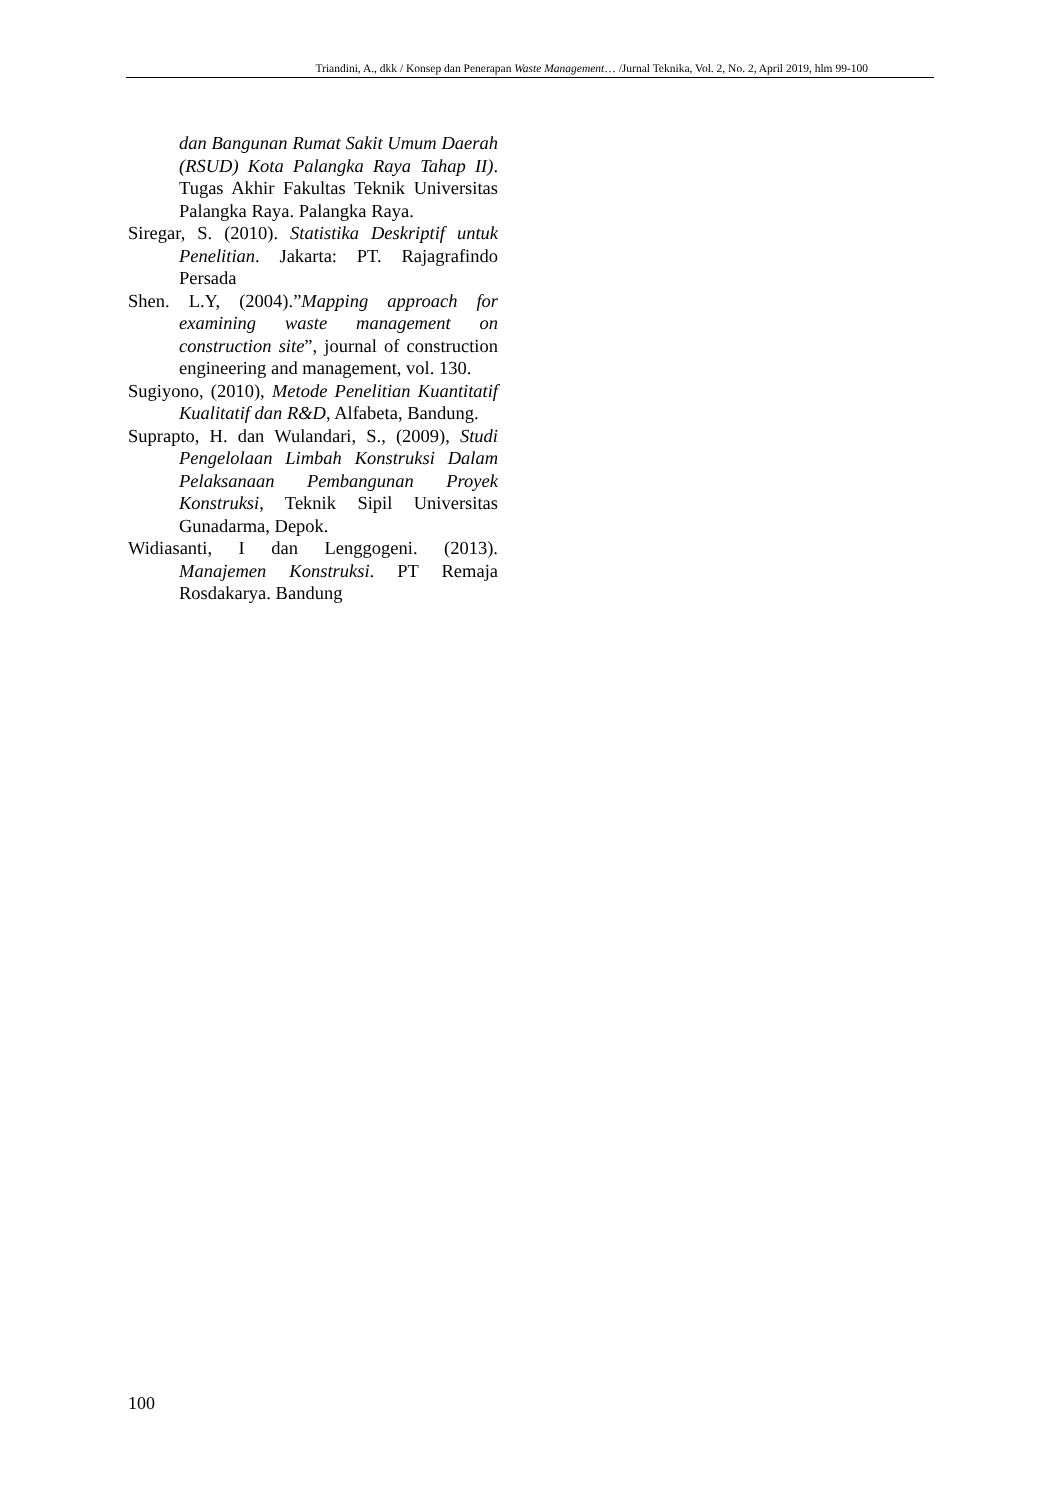Triandini, A., dkk / Konsep dan Penerapan Waste Management… /Jurnal Teknika, Vol. 2, No. 2, April 2019, hlm 99-100
dan Bangunan Rumat Sakit Umum Daerah (RSUD) Kota Palangka Raya Tahap II). Tugas Akhir Fakultas Teknik Universitas Palangka Raya. Palangka Raya.
Siregar, S. (2010). Statistika Deskriptif untuk Penelitian. Jakarta: PT. Rajagrafindo Persada
Shen. L.Y, (2004).”Mapping approach for examining waste management on construction site”, journal of construction engineering and management, vol. 130.
Sugiyono, (2010), Metode Penelitian Kuantitatif Kualitatif dan R&D, Alfabeta, Bandung.
Suprapto, H. dan Wulandari, S., (2009), Studi Pengelolaan Limbah Konstruksi Dalam Pelaksanaan Pembangunan Proyek Konstruksi, Teknik Sipil Universitas Gunadarma, Depok.
Widiasanti, I dan Lenggogeni. (2013). Manajemen Konstruksi. PT Remaja Rosdakarya. Bandung
100